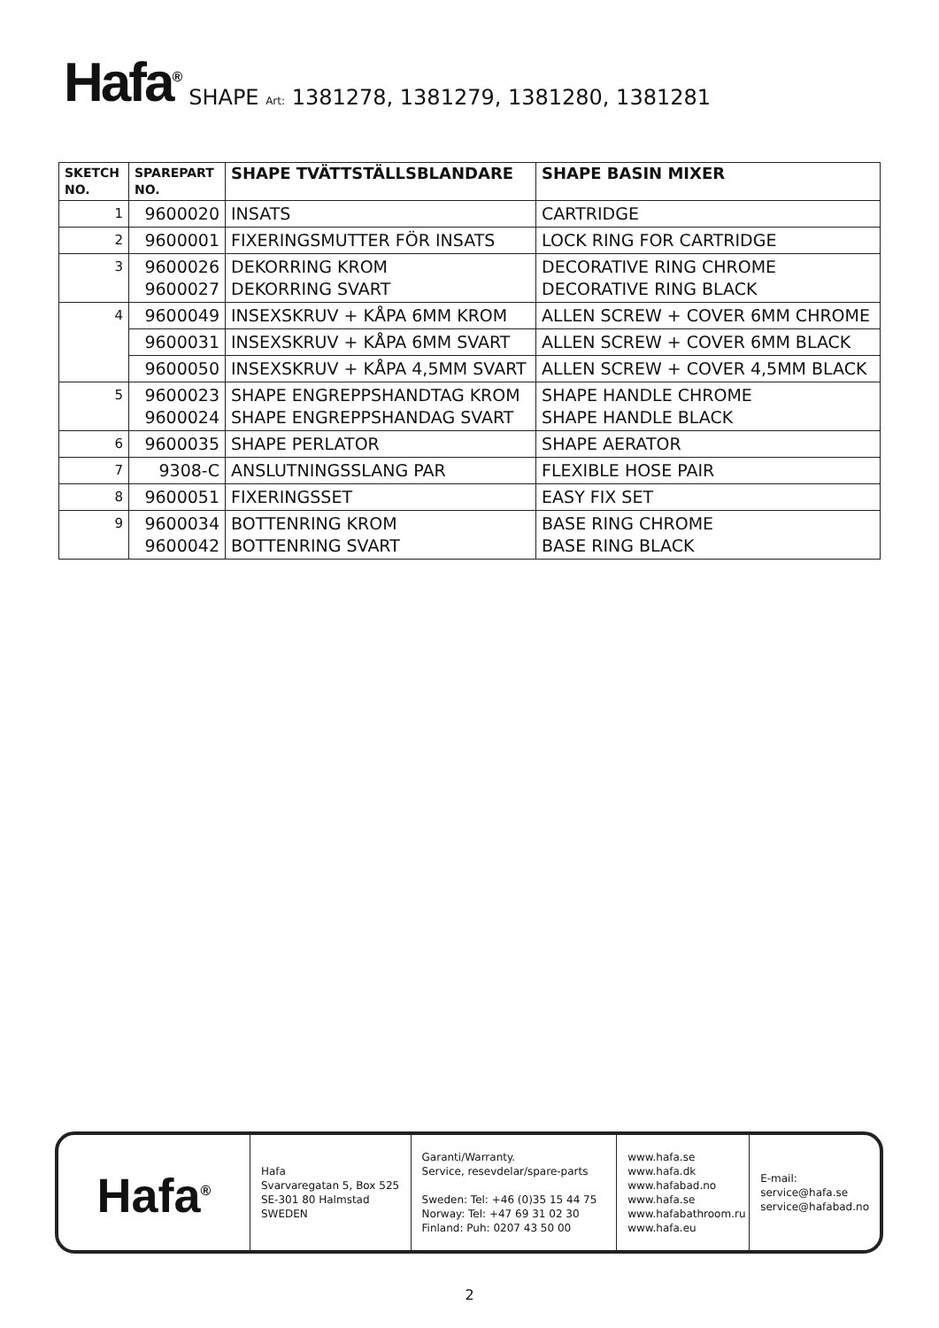Hafa<sup>®</sup> SHAPE Art: 1381278, 1381279, 1381280, 1381281
| SKETCH NO. | SPAREPART NO. | SHAPE TVÄTTSTÄLLSBLANDARE | SHAPE BASIN MIXER |
| --- | --- | --- | --- |
| 1 | 9600020 | INSATS | CARTRIDGE |
| 2 | 9600001 | FIXERINGSMUTTER FÖR INSATS | LOCK RING FOR CARTRIDGE |
| 3 | 9600026 9600027 | DEKORRING KROM DEKORRING SVART | DECORATIVE RING CHROME DECORATIVE RING BLACK |
| 4 | 9600049 | INSEXSKRUV + KÅPA 6MM KROM | ALLEN SCREW + COVER 6MM CHROME |
| | 9600031 | INSEXSKRUV + KÅPA 6MM SVART | ALLEN SCREW + COVER 6MM BLACK |
| | 9600050 | INSEXSKRUV + KÅPA 4,5MM SVART | ALLEN SCREW + COVER 4,5MM BLACK |
| 5 | 9600023 9600024 | SHAPE ENGREPPSHANDTAG KROM SHAPE ENGREPPSHANDAG SVART | SHAPE HANDLE CHROME SHAPE HANDLE BLACK |
| 6 | 9600035 | SHAPE PERLATOR | SHAPE AERATOR |
| 7 | 9308-C | ANSLUTNINGSSLANG PAR | FLEXIBLE HOSE PAIR |
| 8 | 9600051 | FIXERINGSSET | EASY FIX SET |
| 9 | 9600034 9600042 | BOTTENRING KROM BOTTENRING SVART | BASE RING CHROME BASE RING BLACK |
Hafa<sup>®</sup>
Hafa
Svarvaregatan 5, Box 525
SE-301 80 Halmstad
SWEDEN
Garanti/Warranty.
Service, resevdelar/spare-parts
Sweden: Tel: +46 (0)35 15 44 75
Norway: Tel: +47 69 31 02 30
Finland: Puh: 0207 43 50 00
www.hafa.se
www.hafa.dk
www.hafabad.no
www.hafa.se
www.hafabathroom.ru
www.hafa.eu
E-mail:
service@hafa.se
service@hafabad.no
2